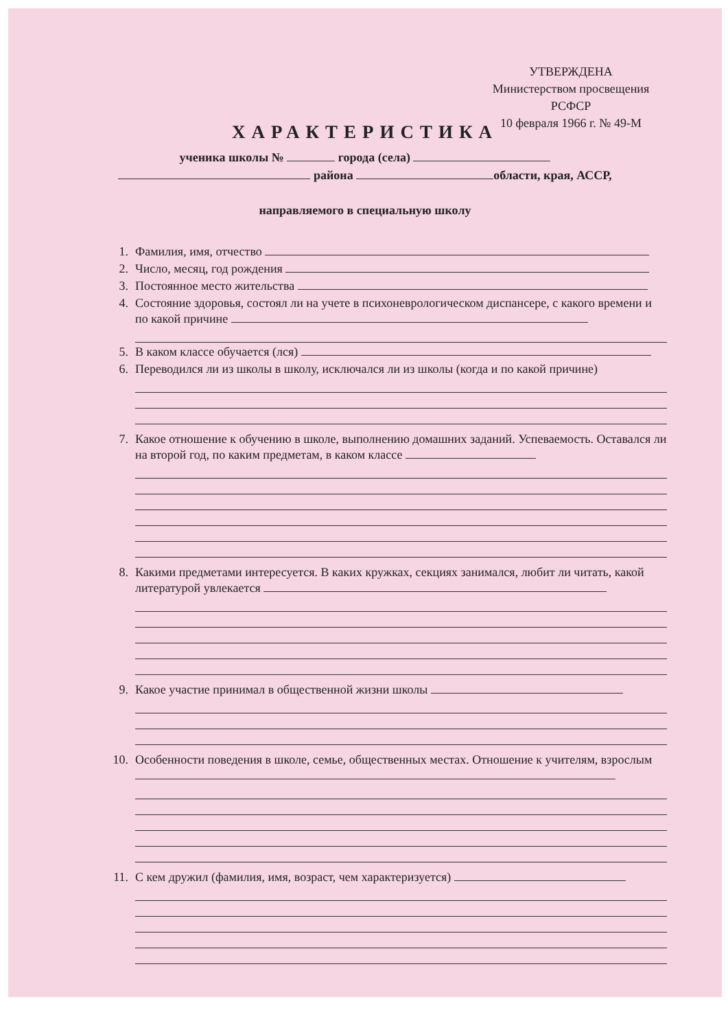УТВЕРЖДЕНА
Министерством просвещения
РСФСР
10 февраля 1966 г. № 49-М
ХАРАКТЕРИСТИКА
ученика школы № города (села)
района области, края, АССР,
направляемого в специальную школу
1. Фамилия, имя, отчество
2. Число, месяц, год рождения
3. Постоянное место жительства
4. Состояние здоровья, состоял ли на учете в психоневрологическом диспансере, с какого времени и по какой причине
5. В каком классе обучается (лся)
6. Переводился ли из школы в школу, исключался ли из школы (когда и по какой причине)
7. Какое отношение к обучению в школе, выполнению домашних заданий. Успеваемость. Оставался ли на второй год, по каким предметам, в каком классе
8. Какими предметами интересуется. В каких кружках, секциях занимался, любит ли читать, какой литературой увлекается
9. Какое участие принимал в общественной жизни школы
10. Особенности поведения в школе, семье, общественных местах. Отношение к учителям, взрослым
11. С кем дружил (фамилия, имя, возраст, чем характеризуется)